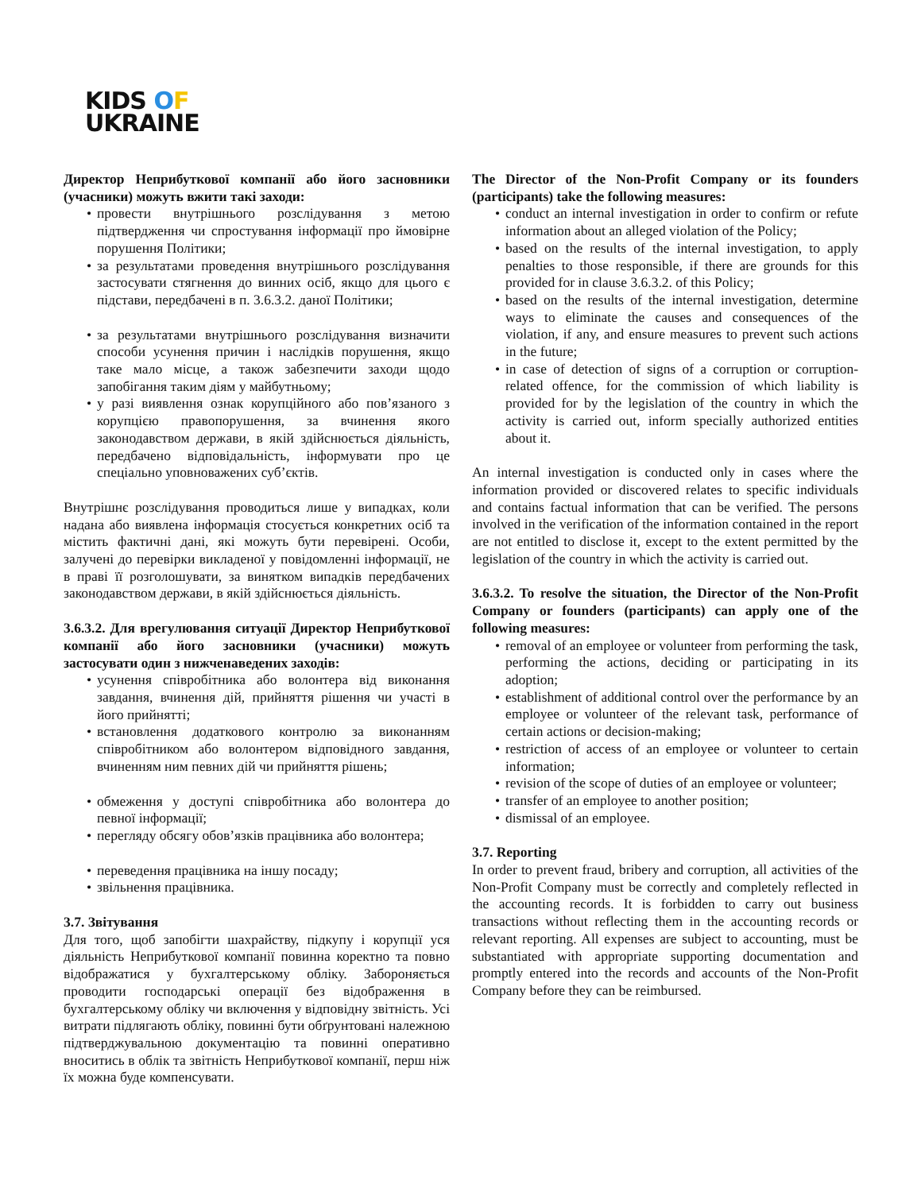KIDS OF
UKRAINE
Директор Неприбуткової компанії або його засновники (учасники) можуть вжити такі заходи:
провести внутрішнього розслідування з метою підтвердження чи спростування інформації про ймовірне порушення Політики;
за результатами проведення внутрішнього розслідування застосувати стягнення до винних осіб, якщо для цього є підстави, передбачені в п. 3.6.3.2. даної Політики;
за результатами внутрішнього розслідування визначити способи усунення причин і наслідків порушення, якщо таке мало місце, а також забезпечити заходи щодо запобігання таким діям у майбутньому;
у разі виявлення ознак корупційного або пов’язаного з корупцією правопорушення, за вчинення якого законодавством держави, в якій здійснюється діяльність, передбачено відповідальність, інформувати про це спеціально уповноважених суб’єктів.
Внутрішнє розслідування проводиться лише у випадках, коли надана або виявлена інформація стосується конкретних осіб та містить фактичні дані, які можуть бути перевірені. Особи, залучені до перевірки викладеної у повідомленні інформації, не в праві її розголошувати, за винятком випадків передбачених законодавством держави, в якій здійснюється діяльність.
3.6.3.2. Для врегулювання ситуації Директор Неприбуткової компанії або його засновники (учасники) можуть застосувати один з нижченаведених заходів:
усунення співробітника або волонтера від виконання завдання, вчинення дій, прийняття рішення чи участі в його прийнятті;
встановлення додаткового контролю за виконанням співробітником або волонтером відповідного завдання, вчиненням ним певних дій чи прийняття рішень;
обмеження у доступі співробітника або волонтера до певної інформації;
перегляду обсягу обов’язків працівника або волонтера;
переведення працівника на іншу посаду;
звільнення працівника.
3.7. Звітування
Для того, щоб запобігти шахрайству, підкупу і корупції уся діяльність Неприбуткової компанії повинна коректно та повно відображатися у бухгалтерському обліку. Забороняється проводити господарські операції без відображення в бухгалтерському обліку чи включення у відповідну звітність. Усі витрати підлягають обліку, повинні бути обґрунтовані належною підтверджувальною документацію та повинні оперативно вноситись в облік та звітність Неприбуткової компанії, перш ніж їх можна буде компенсувати.
The Director of the Non-Profit Company or its founders (participants) take the following measures:
conduct an internal investigation in order to confirm or refute information about an alleged violation of the Policy;
based on the results of the internal investigation, to apply penalties to those responsible, if there are grounds for this provided for in clause 3.6.3.2. of this Policy;
based on the results of the internal investigation, determine ways to eliminate the causes and consequences of the violation, if any, and ensure measures to prevent such actions in the future;
in case of detection of signs of a corruption or corruption-related offence, for the commission of which liability is provided for by the legislation of the country in which the activity is carried out, inform specially authorized entities about it.
An internal investigation is conducted only in cases where the information provided or discovered relates to specific individuals and contains factual information that can be verified. The persons involved in the verification of the information contained in the report are not entitled to disclose it, except to the extent permitted by the legislation of the country in which the activity is carried out.
3.6.3.2. To resolve the situation, the Director of the Non-Profit Company or founders (participants) can apply one of the following measures:
removal of an employee or volunteer from performing the task, performing the actions, deciding or participating in its adoption;
establishment of additional control over the performance by an employee or volunteer of the relevant task, performance of certain actions or decision-making;
restriction of access of an employee or volunteer to certain information;
revision of the scope of duties of an employee or volunteer;
transfer of an employee to another position;
dismissal of an employee.
3.7. Reporting
In order to prevent fraud, bribery and corruption, all activities of the Non-Profit Company must be correctly and completely reflected in the accounting records. It is forbidden to carry out business transactions without reflecting them in the accounting records or relevant reporting. All expenses are subject to accounting, must be substantiated with appropriate supporting documentation and promptly entered into the records and accounts of the Non-Profit Company before they can be reimbursed.